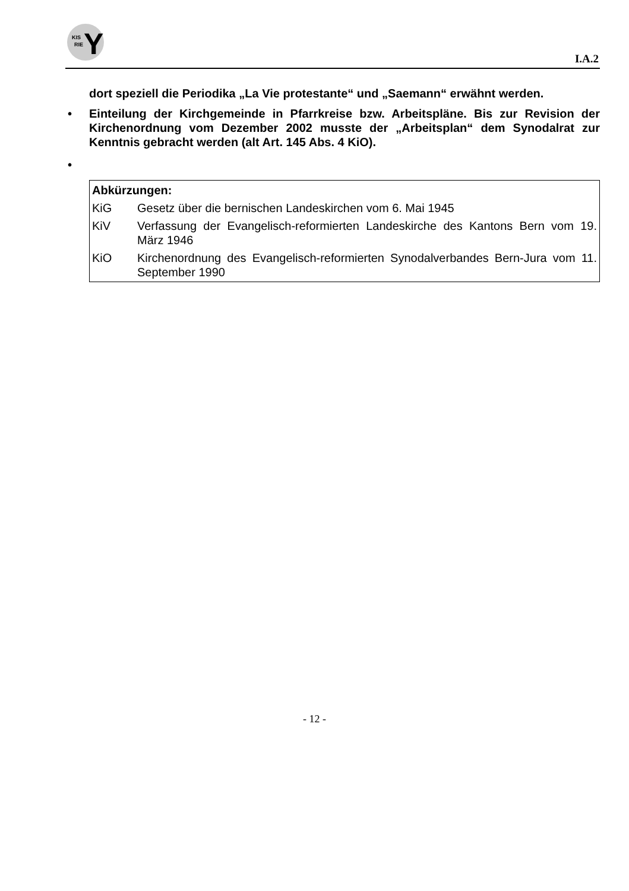KIS
RIE Y
I.A.2
dort speziell die Periodika „La Vie protestante“ und „Saemann“ erwähnt werden.
• Einteilung der Kirchgemeinde in Pfarrkreise bzw. Arbeitspläne. Bis zur Revision der Kirchenordnung vom Dezember 2002 musste der „Arbeitsplan“ dem Synodalrat zur Kenntnis gebracht werden (alt Art. 145 Abs. 4 KiO).
•
Abkürzungen:
KiG Gesetz über die bernischen Landeskirchen vom 6. Mai 1945
KiV Verfassung der Evangelisch-reformierten Landeskirche des Kantons Bern vom 19. März 1946
KiO Kirchenordnung des Evangelisch-reformierten Synodalverbandes Bern-Jura vom 11. September 1990
- 12 -